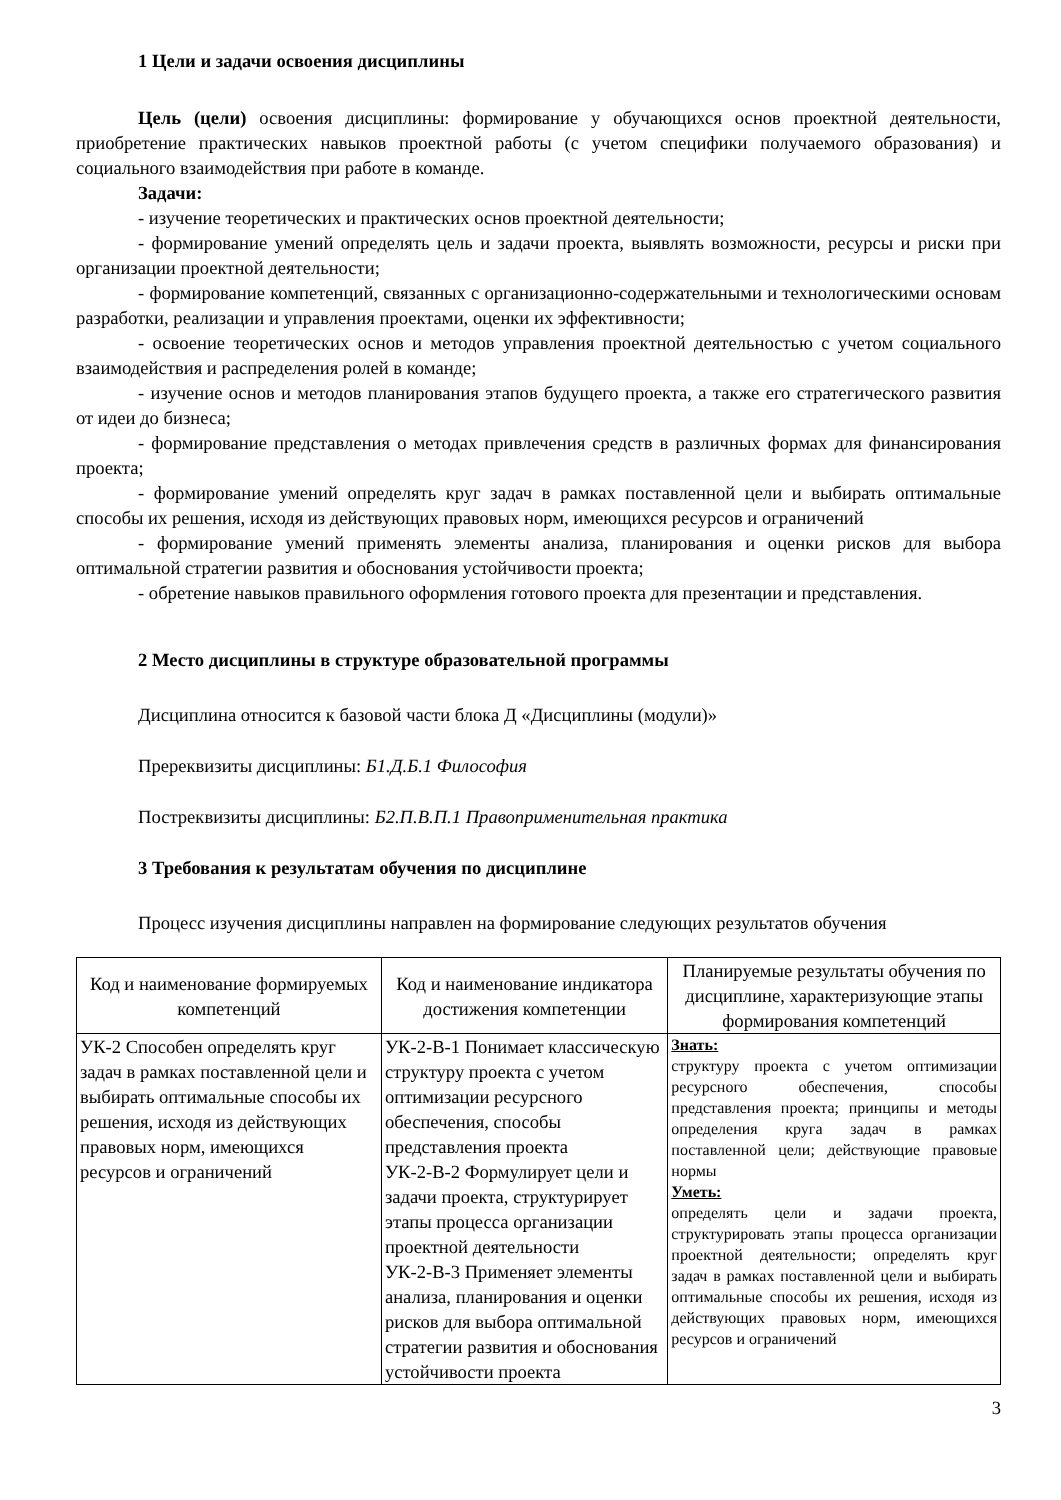1 Цели и задачи освоения дисциплины
Цель (цели) освоения дисциплины: формирование у обучающихся основ проектной деятельности, приобретение практических навыков проектной работы (с учетом специфики получаемого образования) и социального взаимодействия при работе в команде.
Задачи:
- изучение теоретических и практических основ проектной деятельности;
- формирование умений определять цель и задачи проекта, выявлять возможности, ресурсы и риски при организации проектной деятельности;
- формирование компетенций, связанных с организационно-содержательными и технологическими основам разработки, реализации и управления проектами, оценки их эффективности;
- освоение теоретических основ и методов управления проектной деятельностью с учетом социального взаимодействия и распределения ролей в команде;
- изучение основ и методов планирования этапов будущего проекта, а также его стратегического развития от идеи до бизнеса;
- формирование представления о методах привлечения средств в различных формах для финансирования проекта;
- формирование умений определять круг задач в рамках поставленной цели и выбирать оптимальные способы их решения, исходя из действующих правовых норм, имеющихся ресурсов и ограничений
- формирование умений применять элементы анализа, планирования и оценки рисков для выбора оптимальной стратегии развития и обоснования устойчивости проекта;
- обретение навыков правильного оформления готового проекта для презентации и представления.
2 Место дисциплины в структуре образовательной программы
Дисциплина относится к базовой части блока Д «Дисциплины (модули)»
Пререквизиты дисциплины: Б1.Д.Б.1 Философия
Постреквизиты дисциплины: Б2.П.В.П.1 Правоприменительная практика
3 Требования к результатам обучения по дисциплине
Процесс изучения дисциплины направлен на формирование следующих результатов обучения
| Код и наименование формируемых компетенций | Код и наименование индикатора достижения компетенции | Планируемые результаты обучения по дисциплине, характеризующие этапы формирования компетенций |
| --- | --- | --- |
| УК-2 Способен определять круг задач в рамках поставленной цели и выбирать оптимальные способы их решения, исходя из действующих правовых норм, имеющихся ресурсов и ограничений | УК-2-В-1 Понимает классическую структуру проекта с учетом оптимизации ресурсного обеспечения, способы представления проекта УК-2-В-2 Формулирует цели и задачи проекта, структурирует этапы процесса организации проектной деятельности УК-2-В-3 Применяет элементы анализа, планирования и оценки рисков для выбора оптимальной стратегии развития и обоснования устойчивости проекта | Знать: структуру проекта с учетом оптимизации ресурсного обеспечения, способы представления проекта; принципы и методы определения круга задач в рамках поставленной цели; действующие правовые нормы Уметь: определять цели и задачи проекта, структурировать этапы процесса организации проектной деятельности; определять круг задач в рамках поставленной цели и выбирать оптимальные способы их решения, исходя из действующих правовых норм, имеющихся ресурсов и ограничений |
3